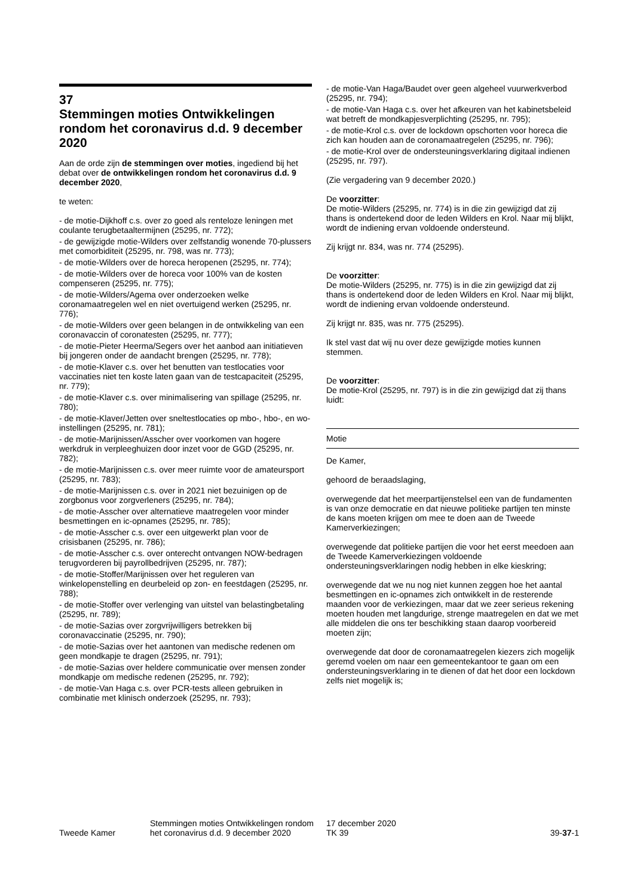37
Stemmingen moties Ontwikkelingen rondom het coronavirus d.d. 9 december 2020
Aan de orde zijn de stemmingen over moties, ingediend bij het debat over de ontwikkelingen rondom het coronavirus d.d. 9 december 2020,
te weten:
- de motie-Dijkhoff c.s. over zo goed als renteloze leningen met coulante terugbetaaltermijnen (25295, nr. 772);
- de gewijzigde motie-Wilders over zelfstandig wonende 70-plussers met comorbiditeit (25295, nr. 798, was nr. 773);
- de motie-Wilders over de horeca heropenen (25295, nr. 774);
- de motie-Wilders over de horeca voor 100% van de kosten compenseren (25295, nr. 775);
- de motie-Wilders/Agema over onderzoeken welke coronamaatregelen wel en niet overtuigend werken (25295, nr. 776);
- de motie-Wilders over geen belangen in de ontwikkeling van een coronavaccin of coronatesten (25295, nr. 777);
- de motie-Pieter Heerma/Segers over het aanbod aan initiatieven bij jongeren onder de aandacht brengen (25295, nr. 778);
- de motie-Klaver c.s. over het benutten van testlocaties voor vaccinaties niet ten koste laten gaan van de testcapaciteit (25295, nr. 779);
- de motie-Klaver c.s. over minimalisering van spillage (25295, nr. 780);
- de motie-Klaver/Jetten over sneltestlocaties op mbo-, hbo-, en wo-instellingen (25295, nr. 781);
- de motie-Marijnissen/Asscher over voorkomen van hogere werkdruk in verpleeghuizen door inzet voor de GGD (25295, nr. 782);
- de motie-Marijnissen c.s. over meer ruimte voor de amateursport (25295, nr. 783);
- de motie-Marijnissen c.s. over in 2021 niet bezuinigen op de zorgbonus voor zorgverleners (25295, nr. 784);
- de motie-Asscher over alternatieve maatregelen voor minder besmettingen en ic-opnames (25295, nr. 785);
- de motie-Asscher c.s. over een uitgewerkt plan voor de crisisbanen (25295, nr. 786);
- de motie-Asscher c.s. over onterecht ontvangen NOW-bedragen terugvorderen bij payrollbedrijven (25295, nr. 787);
- de motie-Stoffer/Marijnissen over het reguleren van winkelopenstelling en deurbeleid op zon- en feestdagen (25295, nr. 788);
- de motie-Stoffer over verlenging van uitstel van belastingbetaling (25295, nr. 789);
- de motie-Sazias over zorgvrijwilligers betrekken bij coronavaccinatie (25295, nr. 790);
- de motie-Sazias over het aantonen van medische redenen om geen mondkapje te dragen (25295, nr. 791);
- de motie-Sazias over heldere communicatie over mensen zonder mondkapje om medische redenen (25295, nr. 792);
- de motie-Van Haga c.s. over PCR-tests alleen gebruiken in combinatie met klinisch onderzoek (25295, nr. 793);
- de motie-Van Haga/Baudet over geen algeheel vuurwerkverbod (25295, nr. 794);
- de motie-Van Haga c.s. over het afkeuren van het kabinetsbeleid wat betreft de mondkapjesverplichting (25295, nr. 795);
- de motie-Krol c.s. over de lockdown opschorten voor horeca die zich kan houden aan de coronamaatregelen (25295, nr. 796);
- de motie-Krol over de ondersteuningsverklaring digitaal indienen (25295, nr. 797).
(Zie vergadering van 9 december 2020.)
De voorzitter:
De motie-Wilders (25295, nr. 774) is in die zin gewijzigd dat zij thans is ondertekend door de leden Wilders en Krol. Naar mij blijkt, wordt de indiening ervan voldoende ondersteund.
Zij krijgt nr. 834, was nr. 774 (25295).
De voorzitter:
De motie-Wilders (25295, nr. 775) is in die zin gewijzigd dat zij thans is ondertekend door de leden Wilders en Krol. Naar mij blijkt, wordt de indiening ervan voldoende ondersteund.
Zij krijgt nr. 835, was nr. 775 (25295).
Ik stel vast dat wij nu over deze gewijzigde moties kunnen stemmen.
De voorzitter:
De motie-Krol (25295, nr. 797) is in die zin gewijzigd dat zij thans luidt:
Motie
De Kamer,
gehoord de beraadslaging,
overwegende dat het meerpartijenstelsel een van de fundamenten is van onze democratie en dat nieuwe politieke partijen ten minste de kans moeten krijgen om mee te doen aan de Tweede Kamerverkiezingen;
overwegende dat politieke partijen die voor het eerst meedoen aan de Tweede Kamerverkiezingen voldoende ondersteuningsverklaringen nodig hebben in elke kieskring;
overwegende dat we nu nog niet kunnen zeggen hoe het aantal besmettingen en ic-opnames zich ontwikkelt in de resterende maanden voor de verkiezingen, maar dat we zeer serieus rekening moeten houden met langdurige, strenge maatregelen en dat we met alle middelen die ons ter beschikking staan daarop voorbereid moeten zijn;
overwegende dat door de coronamaatregelen kiezers zich mogelijk geremd voelen om naar een gemeentekantoor te gaan om een ondersteuningsverklaring in te dienen of dat het door een lockdown zelfs niet mogelijk is;
Tweede Kamer
Stemmingen moties Ontwikkelingen rondom het coronavirus d.d. 9 december 2020
17 december 2020
TK 39
39-37-1